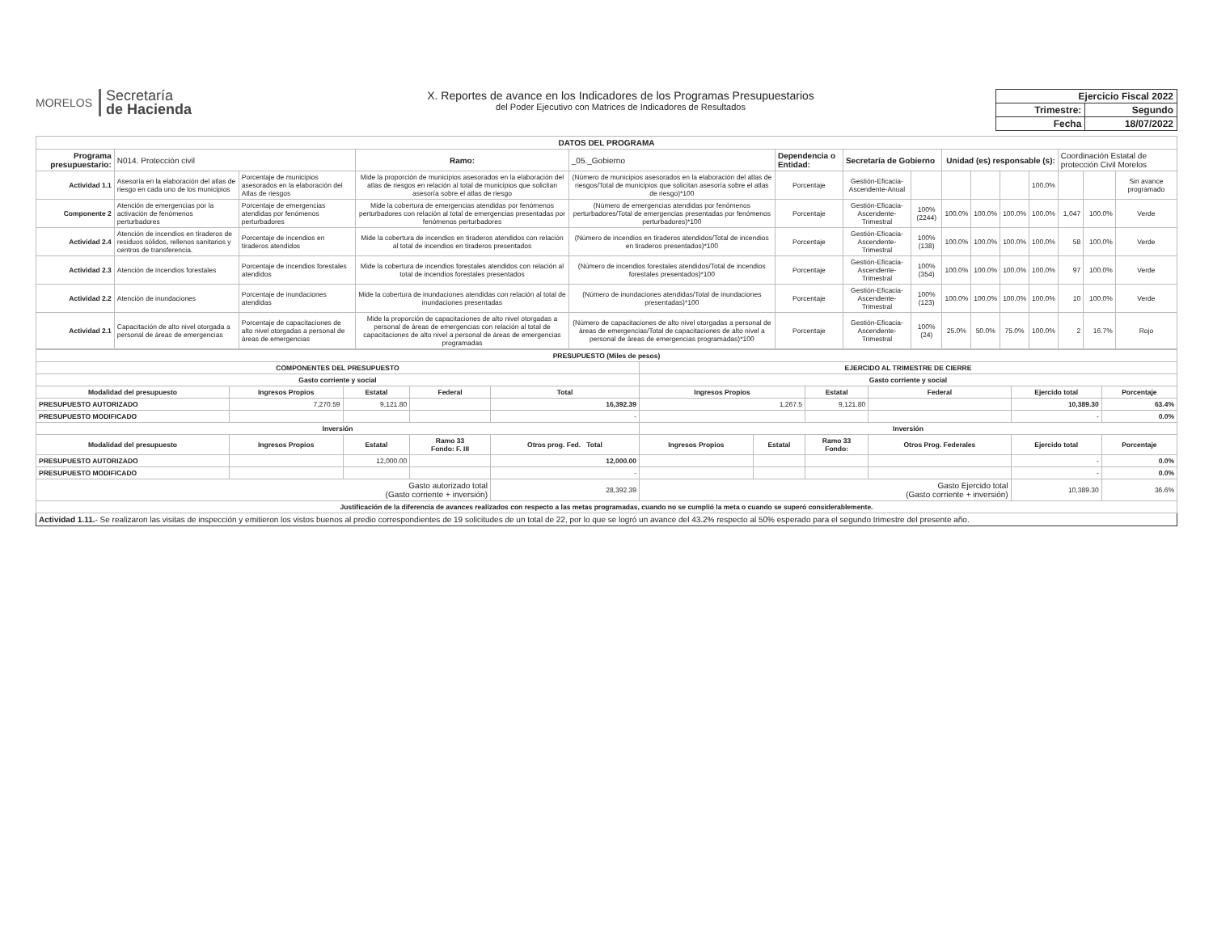MORELOS
Secretaría
de Hacienda
X. Reportes de avance en los Indicadores de los Programas Presupuestarios
del Poder Ejecutivo con Matrices de Indicadores de Resultados
| Ejercicio Fiscal 2022 | |
| Trimestre: | Segundo |
| Fecha | 18/07/2022 |
| DATOS DEL PROGRAMA | | | | | | | | | | | | | | |
| --- | --- | --- | --- | --- | --- | --- | --- | --- | --- | --- | --- | --- | --- | --- |
| Programa presupuestario: | N014. Protección civil | | Ramo: | _05._Gobierno | Dependencia o Entidad: | Secretaría de Gobierno | | Unidad (es) responsable (s): | | | | Coordinación Estatal de protección Civil Morelos | | |
| Actividad 1.1 | Asesoría en la elaboración del atlas de riesgo en cada uno de los municipios | Porcentaje de municipios asesorados en la elaboración del Atlas de riesgos | Mide la proporción de municipios asesorados en la elaboración del atlas de riesgos en relación al total de municipios que solicitan asesoría sobre el atlas de riesgo | (Número de municipios asesorados en la elaboración del atlas de riesgos/Total de municipios que solicitan asesoría sobre el atlas de riesgo)*100 | Porcentaje | Gestión-Eficacia-Ascendente-Anual | | | | | 100.0% | | | Sin avance programado |
| Componente 2 | Atención de emergencias por la activación de fenómenos perturbadores | Porcentaje de emergencias atendidas por fenómenos perturbadores | Mide la cobertura de emergencias atendidas por fenómenos perturbadores con relación al total de emergencias presentadas por fenómenos perturbadores | (Número de emergencias atendidas por fenómenos perturbadores/Total de emergencias presentadas por fenómenos perturbadores)*100 | Porcentaje | Gestión-Eficacia-Ascendente-Trimestral | 100% (2244) | 100.0% | 100.0% | 100.0% | 100.0% | 1,047 | 100.0% | Verde |
| Actividad 2.4 | Atención de incendios en tiraderos de residuos sólidos, rellenos sanitarios y centros de transferencia. | Porcentaje de incendios en tiraderos atendidos | Mide la cobertura de incendios en tiraderos atendidos con relación al total de incendios en tiraderos presentados | (Número de incendios en tiraderos atendidos/Total de incendios en tiraderos presentados)*100 | Porcentaje | Gestión-Eficacia-Ascendente-Trimestral | 100% (138) | 100.0% | 100.0% | 100.0% | 100.0% | 58 | 100.0% | Verde |
| Actividad 2.3 | Atención de incendios forestales | Porcentaje de incendios forestales atendidos | Mide la cobertura de incendios forestales atendidos con relación al total de incendios forestales presentados | (Número de incendios forestales atendidos/Total de incendios forestales presentados)*100 | Porcentaje | Gestión-Eficacia-Ascendente-Trimestral | 100% (354) | 100.0% | 100.0% | 100.0% | 100.0% | 97 | 100.0% | Verde |
| Actividad 2.2 | Atención de inundaciones | Porcentaje de inundaciones atendidas | Mide la cobertura de inundaciones atendidas con relación al total de inundaciones presentadas | (Número de inundaciones atendidas/Total de inundaciones presentadas)*100 | Porcentaje | Gestión-Eficacia-Ascendente-Trimestral | 100% (123) | 100.0% | 100.0% | 100.0% | 100.0% | 10 | 100.0% | Verde |
| Actividad 2.1 | Capacitación de alto nivel otorgada a personal de áreas de emergencias | Porcentaje de capacitaciones de alto nivel otorgadas a personal de áreas de emergencias | Mide la proporción de capacitaciones de alto nivel otorgadas a personal de áreas de emergencias con relación al total de capacitaciones de alto nivel a personal de áreas de emergencias programadas | (Número de capacitaciones de alto nivel otorgadas a personal de áreas de emergencias/Total de capacitaciones de alto nivel a personal de áreas de emergencias programadas)*100 | Porcentaje | Gestión-Eficacia-Ascendente-Trimestral | 100% (24) | 25.0% | 50.0% | 75.0% | 100.0% | 2 | 16.7% | Rojo |
| PRESUPUESTO (Miles de pesos) | | | | | | | | | | |
| --- | --- | --- | --- | --- | --- | --- | --- | --- | --- | --- |
| COMPONENTES DEL PRESUPUESTO | | | | | EJERCIDO AL TRIMESTRE DE CIERRE | | | | | |
| Gasto corriente y social | | | | | Gasto corriente y social | | | | | |
| Modalidad del presupuesto | Ingresos Propios | Estatal | Federal | Total | Ingresos Propios | | Estatal | Federal | Ejercido total | Porcentaje |
| PRESUPUESTO AUTORIZADO | 7,270.59 | 9,121.80 | | 16,392.39 | 1,267.5 | | 9,121.80 | | 10,389.30 | 63.4% |
| PRESUPUESTO MODIFICADO | | | | - | | | | | - | 0.0% |
| Inversión | | | | | Inversión | | | | | |
| Modalidad del presupuesto | Ingresos Propios | Estatal | Ramo 33 Fondo: F. III | Otros prog. Fed. Total | Ingresos Propios | Estatal | Ramo 33 Fondo: | Otros Prog. Federales | Ejercido total | Porcentaje |
| PRESUPUESTO AUTORIZADO | | 12,000.00 | | 12,000.00 | | | | | - | 0.0% |
| PRESUPUESTO MODIFICADO | | | | - | | | | | - | 0.0% |
| Gasto autorizado total (Gasto corriente + inversión) | | | | 28,392.39 | Gasto Ejercido total (Gasto corriente + inversión) | | | | 10,389.30 | 36.6% |
| Justificación de la diferencia de avances realizados con respecto a las metas programadas, cuando no se cumplió la meta o cuando se superó considerablemente. | | | | | | | | | | |
| Actividad 1.11. - Se realizaron las visitas de inspección y emitieron los vistos buenos al predio correspondientes de 19 solicitudes de un total de 22, por lo que se logró un avance del 43.2% respecto al 50% esperado para el segundo trimestre del presente año. | | | | | | | | | | |